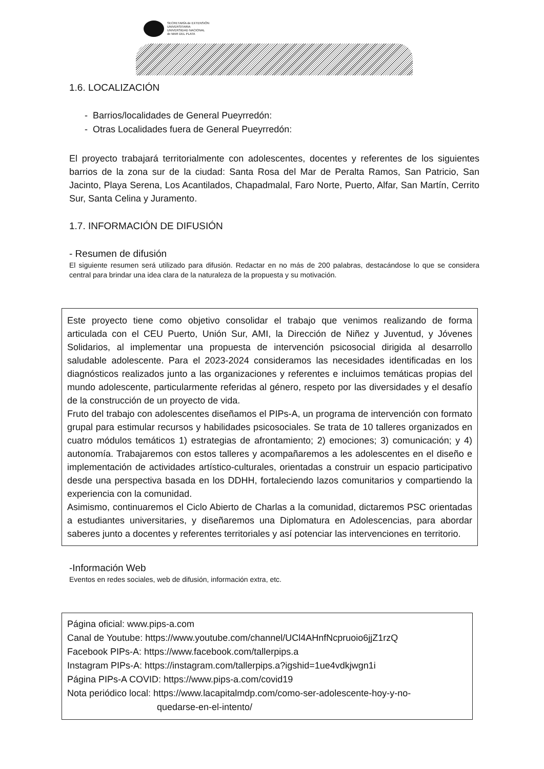SECRETARÍA de EXTENSIÓN
UNIVERSITARIA
UNIVERSIDAD NACIONAL
de MAR DEL PLATA
1.6. LOCALIZACIÓN
- Barrios/localidades de General Pueyrredón:
- Otras Localidades fuera de General Pueyrredón:
El proyecto trabajará territorialmente con adolescentes, docentes y referentes de los siguientes barrios de la zona sur de la ciudad: Santa Rosa del Mar de Peralta Ramos, San Patricio, San Jacinto, Playa Serena, Los Acantilados, Chapadmalal, Faro Norte, Puerto, Alfar, San Martín, Cerrito Sur, Santa Celina y Juramento.
1.7. INFORMACIÓN DE DIFUSIÓN
- Resumen de difusión
El siguiente resumen será utilizado para difusión. Redactar en no más de 200 palabras, destacándose lo que se considera central para brindar una idea clara de la naturaleza de la propuesta y su motivación.
Este proyecto tiene como objetivo consolidar el trabajo que venimos realizando de forma articulada con el CEU Puerto, Unión Sur, AMI, la Dirección de Niñez y Juventud, y Jóvenes Solidarios, al implementar una propuesta de intervención psicosocial dirigida al desarrollo saludable adolescente. Para el 2023-2024 consideramos las necesidades identificadas en los diagnósticos realizados junto a las organizaciones y referentes e incluimos temáticas propias del mundo adolescente, particularmente referidas al género, respeto por las diversidades y el desafío de la construcción de un proyecto de vida.
Fruto del trabajo con adolescentes diseñamos el PIPs-A, un programa de intervención con formato grupal para estimular recursos y habilidades psicosociales. Se trata de 10 talleres organizados en cuatro módulos temáticos 1) estrategias de afrontamiento; 2) emociones; 3) comunicación; y 4) autonomía. Trabajaremos con estos talleres y acompañaremos a les adolescentes en el diseño e implementación de actividades artístico-culturales, orientadas a construir un espacio participativo desde una perspectiva basada en los DDHH, fortaleciendo lazos comunitarios y compartiendo la experiencia con la comunidad.
Asimismo, continuaremos el Ciclo Abierto de Charlas a la comunidad, dictaremos PSC orientadas a estudiantes universitaries, y diseñaremos una Diplomatura en Adolescencias, para abordar saberes junto a docentes y referentes territoriales y así potenciar las intervenciones en territorio.
-Información Web
Eventos en redes sociales, web de difusión, información extra, etc.
Página oficial: www.pips-a.com
Canal de Youtube: https://www.youtube.com/channel/UCl4AHnfNcpruoio6jjZ1rzQ
Facebook PIPs-A: https://www.facebook.com/tallerpips.a
Instagram PIPs-A: https://instagram.com/tallerpips.a?igshid=1ue4vdkjwgn1i
Página PIPs-A COVID: https://www.pips-a.com/covid19
Nota periódico local: https://www.lacapitalmdp.com/como-ser-adolescente-hoy-y-no-
quedarse-en-el-intento/